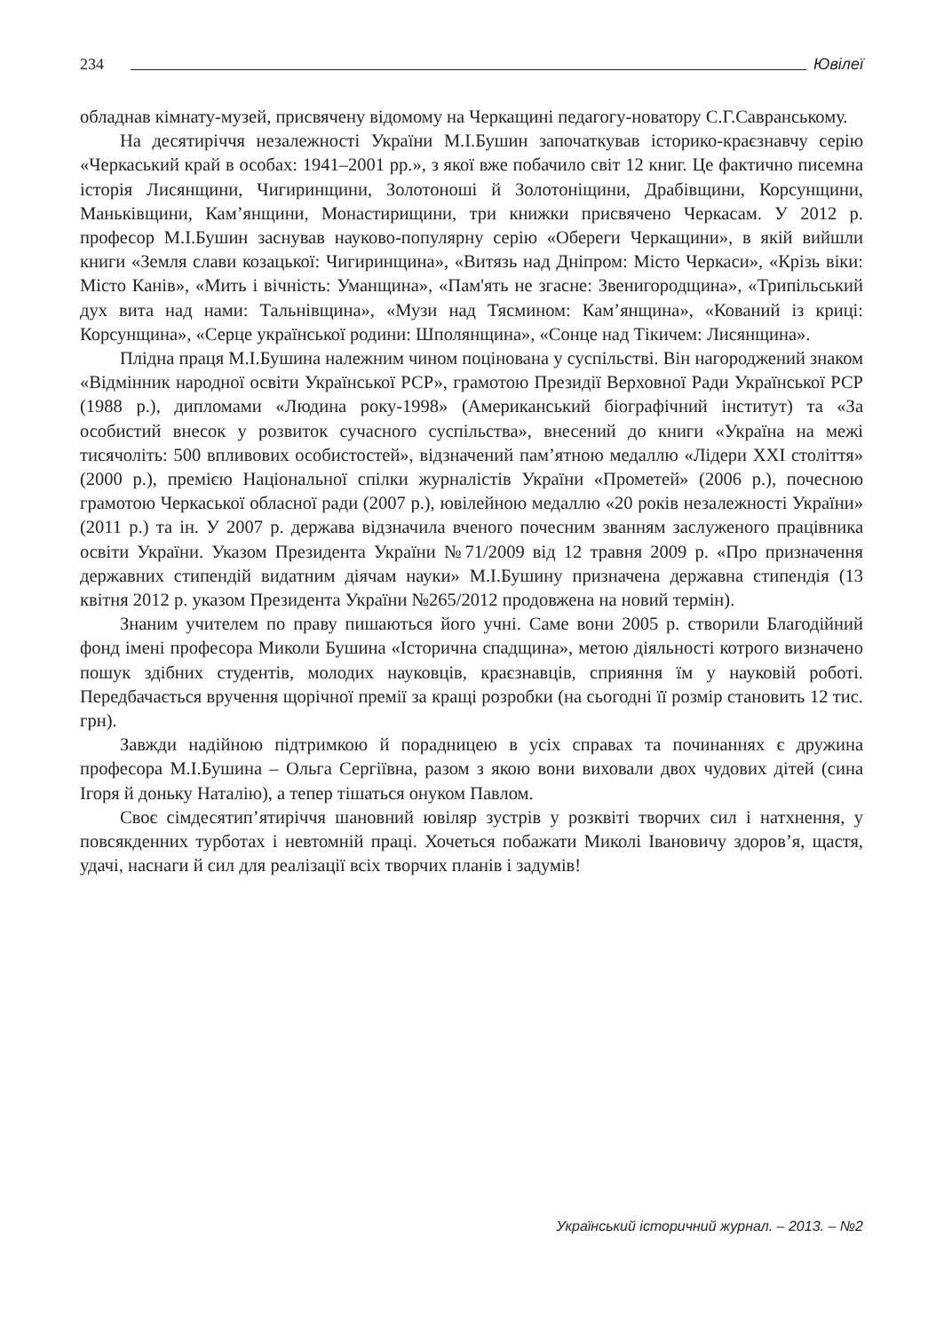234 Ювілеї
обладнав кімнату-музей, присвячену відомому на Черкащині педагогу-новатору С.Г.Савранському.
На десятиріччя незалежності України М.І.Бушин започаткував історико-краєзнавчу серію «Черкаський край в особах: 1941–2001 рр.», з якої вже побачило світ 12 книг. Це фактично писемна історія Лисянщини, Чигиринщини, Золотоноші й Золотоніщини, Драбівщини, Корсунщини, Маньківщини, Кам’янщини, Монастирищини, три книжки присвячено Черкасам. У 2012 р. професор М.І.Бушин заснував науково-популярну серію «Обереги Черкащини», в якій вийшли книги «Земля слави козацької: Чигиринщина», «Витязь над Дніпром: Місто Черкаси», «Крізь віки: Місто Канів», «Мить і вічність: Уманщина», «Пам'ять не згасне: Звенигородщина», «Трипільський дух вита над нами: Тальнівщина», «Музи над Тясмином: Кам’янщина», «Кований із криці: Корсунщина», «Серце української родини: Шполянщина», «Сонце над Тікичем: Лисянщина».
Плідна праця М.І.Бушина належним чином поцінована у суспільстві. Він нагороджений знаком «Відмінник народної освіти Української РСР», грамотою Президії Верховної Ради Української РСР (1988 р.), дипломами «Людина року-1998» (Американський біографічний інститут) та «За особистий внесок у розвиток сучасного суспільства», внесений до книги «Україна на межі тисячоліть: 500 впливових особистостей», відзначений пам’ятною медаллю «Лідери ХХІ століття» (2000 р.), премією Національної спілки журналістів України «Прометей» (2006 р.), почесною грамотою Черкаської обласної ради (2007 р.), ювілейною медаллю «20 років незалежності України» (2011 р.) та ін. У 2007 р. держава відзначила вченого почесним званням заслуженого працівника освіти України. Указом Президента України №71/2009 від 12 травня 2009 р. «Про призначення державних стипендій видатним діячам науки» М.І.Бушину призначена державна стипендія (13 квітня 2012 р. указом Президента України №265/2012 продовжена на новий термін).
Знаним учителем по праву пишаються його учні. Саме вони 2005 р. створили Благодійний фонд імені професора Миколи Бушина «Історична спадщина», метою діяльності котрого визначено пошук здібних студентів, молодих науковців, краєзнавців, сприяння їм у науковій роботі. Передбачається вручення щорічної премії за кращі розробки (на сьогодні її розмір становить 12 тис. грн).
Завжди надійною підтримкою й порадницею в усіх справах та починаннях є дружина професора М.І.Бушина – Ольга Сергіївна, разом з якою вони виховали двох чудових дітей (сина Ігоря й доньку Наталію), а тепер тішаться онуком Павлом.
Своє сімдесятип’ятиріччя шановний ювіляр зустрів у розквіті творчих сил і натхнення, у повсякденних турботах і невтомній праці. Хочеться побажати Миколі Івановичу здоров’я, щастя, удачі, наснаги й сил для реалізації всіх творчих планів і задумів!
Український історичний журнал. – 2013. – №2